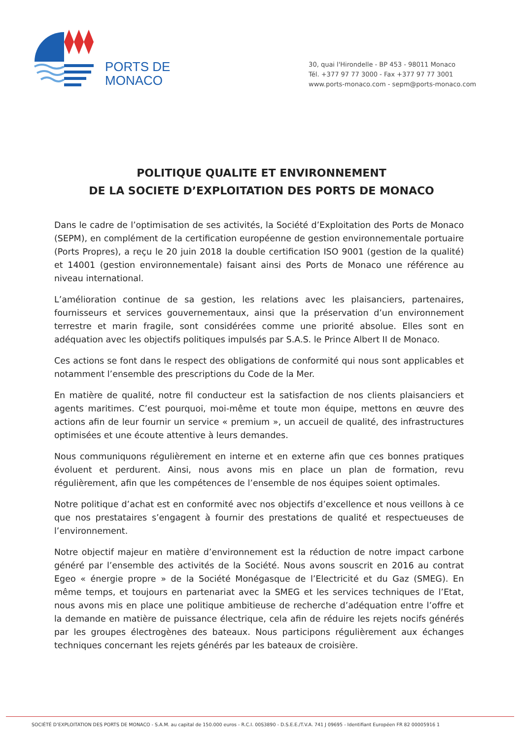PORTS DE
MONACO
30, quai l'Hirondelle - BP 453 - 98011 Monaco
Tél. +377 97 77 3000 - Fax +377 97 77 3001
www.ports-monaco.com - sepm@ports-monaco.com
POLITIQUE QUALITE ET ENVIRONNEMENT
DE LA SOCIETE D’EXPLOITATION DES PORTS DE MONACO
Dans le cadre de l’optimisation de ses activités, la Société d’Exploitation des Ports de Monaco (SEPM), en complément de la certification européenne de gestion environnementale portuaire (Ports Propres), a reçu le 20 juin 2018 la double certification ISO 9001 (gestion de la qualité) et 14001 (gestion environnementale) faisant ainsi des Ports de Monaco une référence au niveau international.
L’amélioration continue de sa gestion, les relations avec les plaisanciers, partenaires, fournisseurs et services gouvernementaux, ainsi que la préservation d’un environnement terrestre et marin fragile, sont considérées comme une priorité absolue. Elles sont en adéquation avec les objectifs politiques impulsés par S.A.S. le Prince Albert II de Monaco.
Ces actions se font dans le respect des obligations de conformité qui nous sont applicables et notamment l’ensemble des prescriptions du Code de la Mer.
En matière de qualité, notre fil conducteur est la satisfaction de nos clients plaisanciers et agents maritimes. C’est pourquoi, moi-même et toute mon équipe, mettons en œuvre des actions afin de leur fournir un service « premium », un accueil de qualité, des infrastructures optimisées et une écoute attentive à leurs demandes.
Nous communiquons régulièrement en interne et en externe afin que ces bonnes pratiques évoluent et perdurent. Ainsi, nous avons mis en place un plan de formation, revu régulièrement, afin que les compétences de l’ensemble de nos équipes soient optimales.
Notre politique d’achat est en conformité avec nos objectifs d’excellence et nous veillons à ce que nos prestataires s’engagent à fournir des prestations de qualité et respectueuses de l’environnement.
Notre objectif majeur en matière d’environnement est la réduction de notre impact carbone généré par l’ensemble des activités de la Société. Nous avons souscrit en 2016 au contrat Egeo « énergie propre » de la Société Monégasque de l’Electricité et du Gaz (SMEG). En même temps, et toujours en partenariat avec la SMEG et les services techniques de l’Etat, nous avons mis en place une politique ambitieuse de recherche d’adéquation entre l’offre et la demande en matière de puissance électrique, cela afin de réduire les rejets nocifs générés par les groupes électrogènes des bateaux. Nous participons régulièrement aux échanges techniques concernant les rejets générés par les bateaux de croisière.
SOCIÉTÉ D’EXPLOITATION DES PORTS DE MONACO - S.A.M. au capital de 150.000 euros - R.C.I. 00S3890 - D.S.E.E./T.V.A. 741 J 09695 - Identifiant Européen FR 82 00005916 1